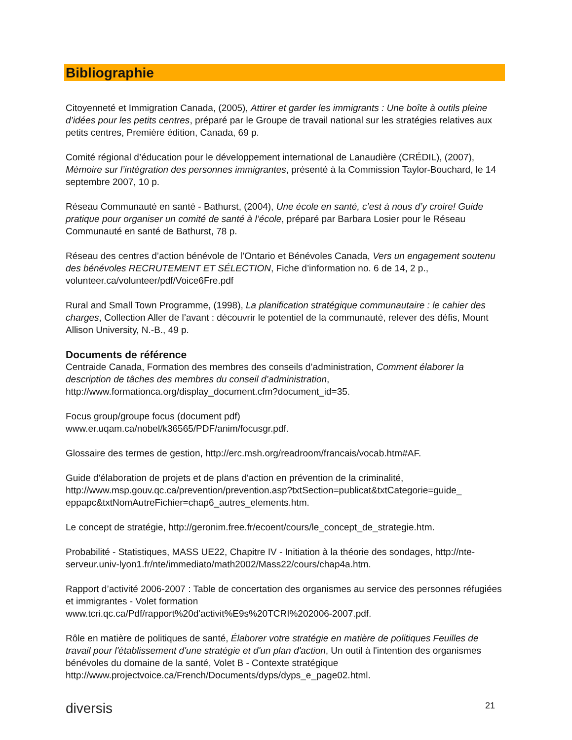Bibliographie
Citoyenneté et Immigration Canada, (2005), Attirer et garder les immigrants : Une boîte à outils pleine d’idées pour les petits centres, préparé par le Groupe de travail national sur les stratégies relatives aux petits centres, Première édition, Canada, 69 p.
Comité régional d’éducation pour le développement international de Lanaudière (CRÉDIL), (2007), Mémoire sur l’intégration des personnes immigrantes, présenté à la Commission Taylor-Bouchard, le 14 septembre 2007, 10 p.
Réseau Communauté en santé - Bathurst, (2004), Une école en santé, c’est à nous d’y croire! Guide pratique pour organiser un comité de santé à l’école, préparé par Barbara Losier pour le Réseau Communauté en santé de Bathurst, 78 p.
Réseau des centres d’action bénévole de l’Ontario et Bénévoles Canada, Vers un engagement soutenu des bénévoles RECRUTEMENT ET SÉLECTION, Fiche d’information no. 6 de 14, 2 p., volunteer.ca/volunteer/pdf/Voice6Fre.pdf
Rural and Small Town Programme, (1998), La planification stratégique communautaire : le cahier des charges, Collection Aller de l’avant : découvrir le potentiel de la communauté, relever des défis, Mount Allison University, N.-B., 49 p.
Documents de référence
Centraide Canada, Formation des membres des conseils d’administration, Comment élaborer la description de tâches des membres du conseil d’administration, http://www.formationca.org/display_document.cfm?document_id=35.
Focus group/groupe focus (document pdf)
www.er.uqam.ca/nobel/k36565/PDF/anim/focusgr.pdf.
Glossaire des termes de gestion, http://erc.msh.org/readroom/francais/vocab.htm#AF.
Guide d'élaboration de projets et de plans d'action en prévention de la criminalité, http://www.msp.gouv.qc.ca/prevention/prevention.asp?txtSection=publicat&txtCategorie=guide_ eppapc&txtNomAutreFichier=chap6_autres_elements.htm.
Le concept de stratégie, http://geronim.free.fr/ecoent/cours/le_concept_de_strategie.htm.
Probabilité - Statistiques, MASS UE22, Chapitre IV - Initiation à la théorie des sondages, http://nte-serveur.univ-lyon1.fr/nte/immediato/math2002/Mass22/cours/chap4a.htm.
Rapport d’activité 2006-2007 : Table de concertation des organismes au service des personnes réfugiées et immigrantes - Volet formation
www.tcri.qc.ca/Pdf/rapport%20d'activit%E9s%20TCRI%202006-2007.pdf.
Rôle en matière de politiques de santé, Élaborer votre stratégie en matière de politiques Feuilles de travail pour l'établissement d'une stratégie et d'un plan d'action, Un outil à l'intention des organismes bénévoles du domaine de la santé, Volet B - Contexte stratégique http://www.projectvoice.ca/French/Documents/dyps/dyps_e_page02.html.
diversis 21